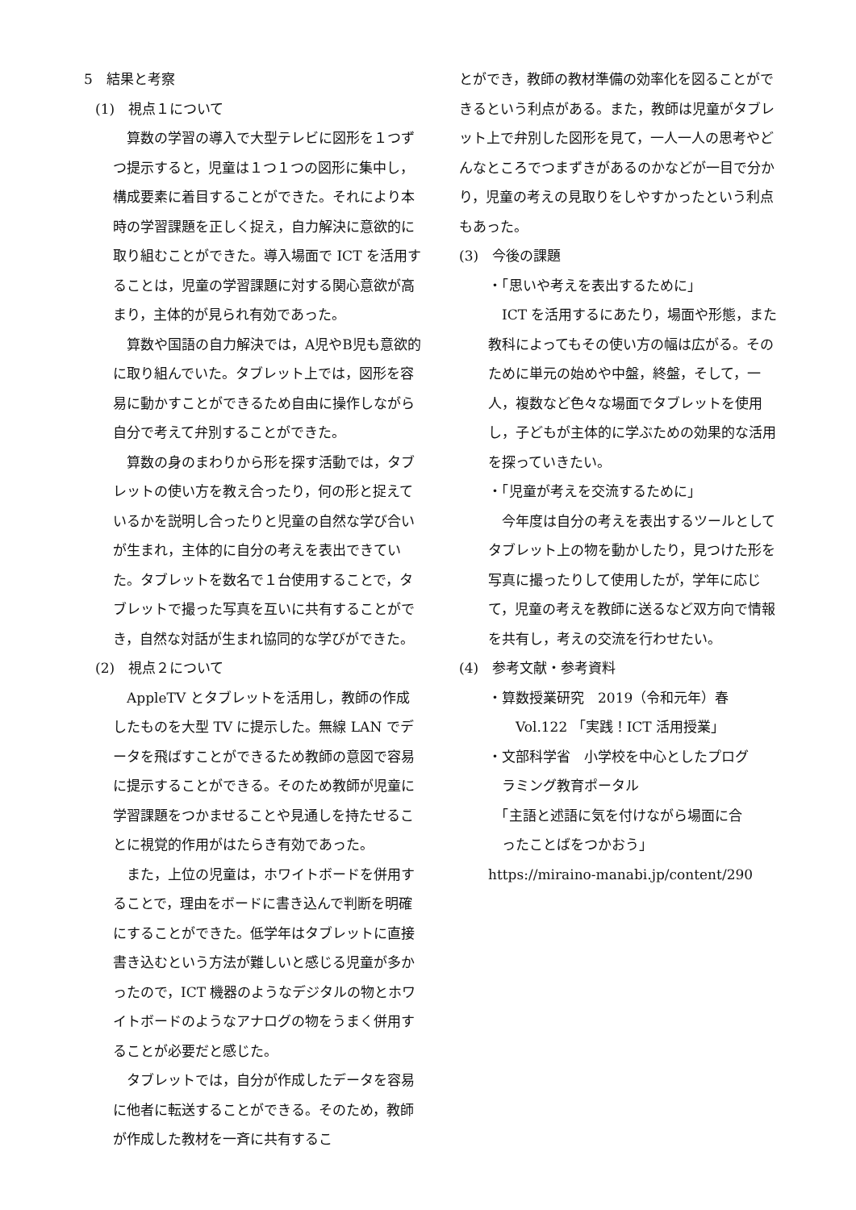5　結果と考察
(1)　視点１について
算数の学習の導入で大型テレビに図形を１つずつ提示すると，児童は１つ１つの図形に集中し，構成要素に着目することができた。それにより本時の学習課題を正しく捉え，自力解決に意欲的に取り組むことができた。導入場面で ICT を活用することは，児童の学習課題に対する関心意欲が高まり，主体的が見られ有効であった。
算数や国語の自力解決では，A児やB児も意欲的に取り組んでいた。タブレット上では，図形を容易に動かすことができるため自由に操作しながら自分で考えて弁別することができた。
算数の身のまわりから形を探す活動では，タブレットの使い方を教え合ったり，何の形と捉えているかを説明し合ったりと児童の自然な学び合いが生まれ，主体的に自分の考えを表出できていた。タブレットを数名で１台使用することで，タブレットで撮った写真を互いに共有することができ，自然な対話が生まれ協同的な学びができた。
(2)　視点２について
AppleTV とタブレットを活用し，教師の作成したものを大型 TV に提示した。無線 LAN でデータを飛ばすことができるため教師の意図で容易に提示することができる。そのため教師が児童に学習課題をつかませることや見通しを持たせることに視覚的作用がはたらき有効であった。
また，上位の児童は，ホワイトボードを併用することで，理由をボードに書き込んで判断を明確にすることができた。低学年はタブレットに直接書き込むという方法が難しいと感じる児童が多かったので，ICT 機器のようなデジタルの物とホワイトボードのようなアナログの物をうまく併用することが必要だと感じた。
タブレットでは，自分が作成したデータを容易に他者に転送することができる。そのため，教師が作成した教材を一斉に共有するこ
とができ，教師の教材準備の効率化を図ることができるという利点がある。また，教師は児童がタブレット上で弁別した図形を見て，一人一人の思考やどんなところでつまずきがあるのかなどが一目で分かり，児童の考えの見取りをしやすかったという利点もあった。
(3)　今後の課題
・「思いや考えを表出するために」
ICT を活用するにあたり，場面や形態，また教科によってもその使い方の幅は広がる。そのために単元の始めや中盤，終盤，そして，一人，複数など色々な場面でタブレットを使用し，子どもが主体的に学ぶための効果的な活用を探っていきたい。
・「児童が考えを交流するために」
今年度は自分の考えを表出するツールとしてタブレット上の物を動かしたり，見つけた形を写真に撮ったりして使用したが，学年に応じて，児童の考えを教師に送るなど双方向で情報を共有し，考えの交流を行わせたい。
(4)　参考文献・参考資料
・算数授業研究　2019（令和元年）春
　　Vol.122 「実践！ICT 活用授業」
・文部科学省　小学校を中心としたプログ
　ラミング教育ポータル
　「主語と述語に気を付けながら場面に合
　ったことばをつかおう」
https://miraino-manabi.jp/content/290